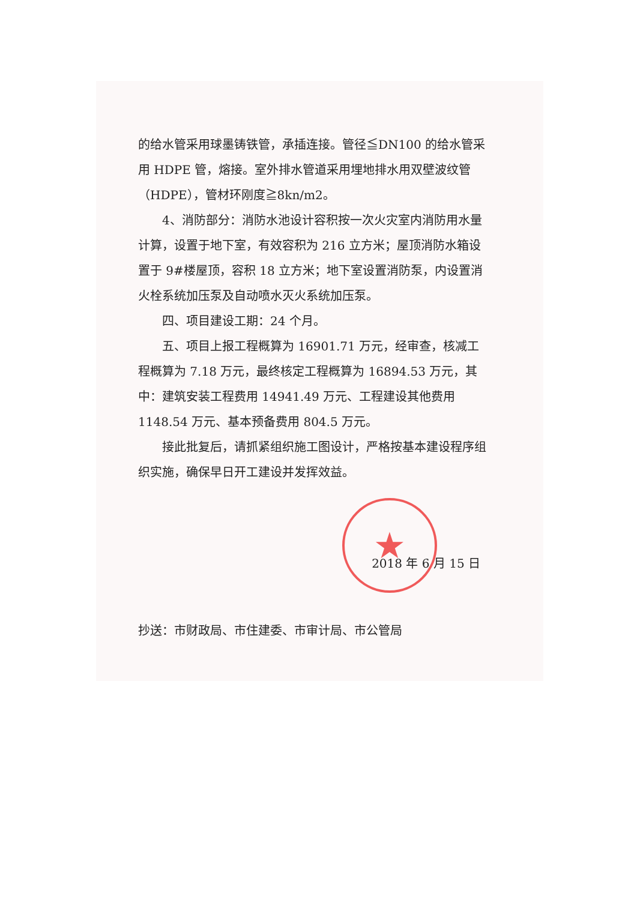★
的给水管采用球墨铸铁管，承插连接。管径≦DN100 的给水管采用 HDPE 管，熔接。室外排水管道采用埋地排水用双壁波纹管（HDPE），管材环刚度≧8kn/m2。
4、消防部分：消防水池设计容积按一次火灾室内消防用水量计算，设置于地下室，有效容积为 216 立方米；屋顶消防水箱设置于 9#楼屋顶，容积 18 立方米；地下室设置消防泵，内设置消火栓系统加压泵及自动喷水灭火系统加压泵。
四、项目建设工期：24 个月。
五、项目上报工程概算为 16901.71 万元，经审查，核减工程概算为 7.18 万元，最终核定工程概算为 16894.53 万元，其中：建筑安装工程费用 14941.49 万元、工程建设其他费用 1148.54 万元、基本预备费用 804.5 万元。
接此批复后，请抓紧组织施工图设计，严格按基本建设程序组织实施，确保早日开工建设并发挥效益。
2018 年 6 月 15 日
抄送：市财政局、市住建委、市审计局、市公管局